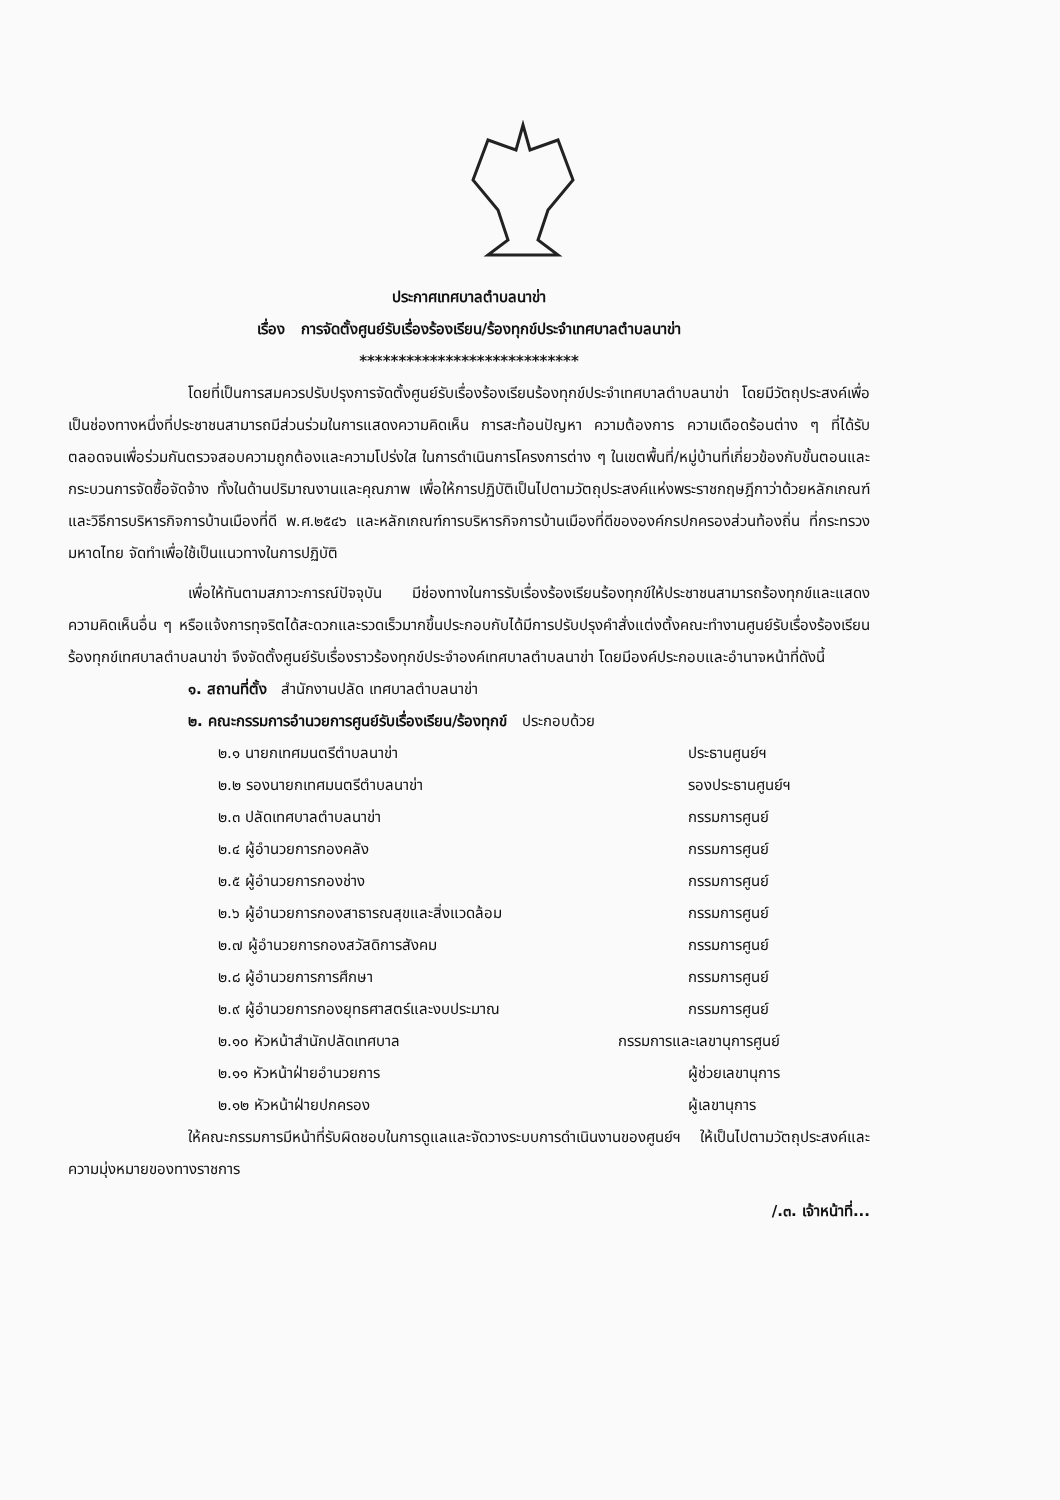ประกาศเทศบาลตำบลนาข่า
เรื่อง การจัดตั้งศูนย์รับเรื่องร้องเรียน/ร้องทุกข์ประจำเทศบาลตำบลนาข่า
****************************
โดยที่เป็นการสมควรปรับปรุงการจัดตั้งศูนย์รับเรื่องร้องเรียนร้องทุกข์ประจำเทศบาลตำบลนาข่า โดยมีวัตถุประสงค์เพื่อเป็นช่องทางหนึ่งที่ประชาชนสามารถมีส่วนร่วมในการแสดงความคิดเห็น การสะท้อนปัญหา ความต้องการ ความเดือดร้อนต่าง ๆ ที่ได้รับ ตลอดจนเพื่อร่วมกันตรวจสอบความถูกต้องและความโปร่งใส ในการดำเนินการโครงการต่าง ๆ ในเขตพื้นที่/หมู่บ้านที่เกี่ยวข้องกับขั้นตอนและกระบวนการจัดซื้อจัดจ้าง ทั้งในด้านปริมาณงานและคุณภาพ เพื่อให้การปฏิบัติเป็นไปตามวัตถุประสงค์แห่งพระราชกฤษฎีกาว่าด้วยหลักเกณฑ์และวิธีการบริหารกิจการบ้านเมืองที่ดี พ.ศ.๒๕๔๖ และหลักเกณฑ์การบริหารกิจการบ้านเมืองที่ดีขององค์กรปกครองส่วนท้องถิ่น ที่กระทรวงมหาดไทย จัดทำเพื่อใช้เป็นแนวทางในการปฏิบัติ
เพื่อให้ทันตามสภาวะการณ์ปัจจุบัน มีช่องทางในการรับเรื่องร้องเรียนร้องทุกข์ให้ประชาชนสามารถร้องทุกข์และแสดงความคิดเห็นอื่น ๆ หรือแจ้งการทุจริตได้สะดวกและรวดเร็วมากขึ้นประกอบกับได้มีการปรับปรุงคำสั่งแต่งตั้งคณะทำงานศูนย์รับเรื่องร้องเรียนร้องทุกข์เทศบาลตำบลนาข่า จึงจัดตั้งศูนย์รับเรื่องราวร้องทุกข์ประจำองค์เทศบาลตำบลนาข่า โดยมีองค์ประกอบและอำนาจหน้าที่ดังนี้
๑. สถานที่ตั้ง สำนักงานปลัด เทศบาลตำบลนาข่า
๒. คณะกรรมการอำนวยการศูนย์รับเรื่องเรียน/ร้องทุกข์ ประกอบด้วย
๒.๑ นายกเทศมนตรีตำบลนาข่า ประธานศูนย์ฯ
๒.๒ รองนายกเทศมนตรีตำบลนาข่า รองประธานศูนย์ฯ
๒.๓ ปลัดเทศบาลตำบลนาข่า กรรมการศูนย์
๒.๔ ผู้อำนวยการกองคลัง กรรมการศูนย์
๒.๕ ผู้อำนวยการกองช่าง กรรมการศูนย์
๒.๖ ผู้อำนวยการกองสาธารณสุขและสิ่งแวดล้อม กรรมการศูนย์
๒.๗ ผู้อำนวยการกองสวัสดิการสังคม กรรมการศูนย์
๒.๘ ผู้อำนวยการการศึกษา กรรมการศูนย์
๒.๙ ผู้อำนวยการกองยุทธศาสตร์และงบประมาณ กรรมการศูนย์
๒.๑๐ หัวหน้าสำนักปลัดเทศบาล กรรมการและเลขานุการศูนย์
๒.๑๑ หัวหน้าฝ่ายอำนวยการ ผู้ช่วยเลขานุการ
๒.๑๒ หัวหน้าฝ่ายปกครอง ผู้เลขานุการ
ให้คณะกรรมการมีหน้าที่รับผิดชอบในการดูแลและจัดวางระบบการดำเนินงานของศูนย์ฯ ให้เป็นไปตามวัตถุประสงค์และความมุ่งหมายของทางราชการ
/.๓. เจ้าหน้าที่...